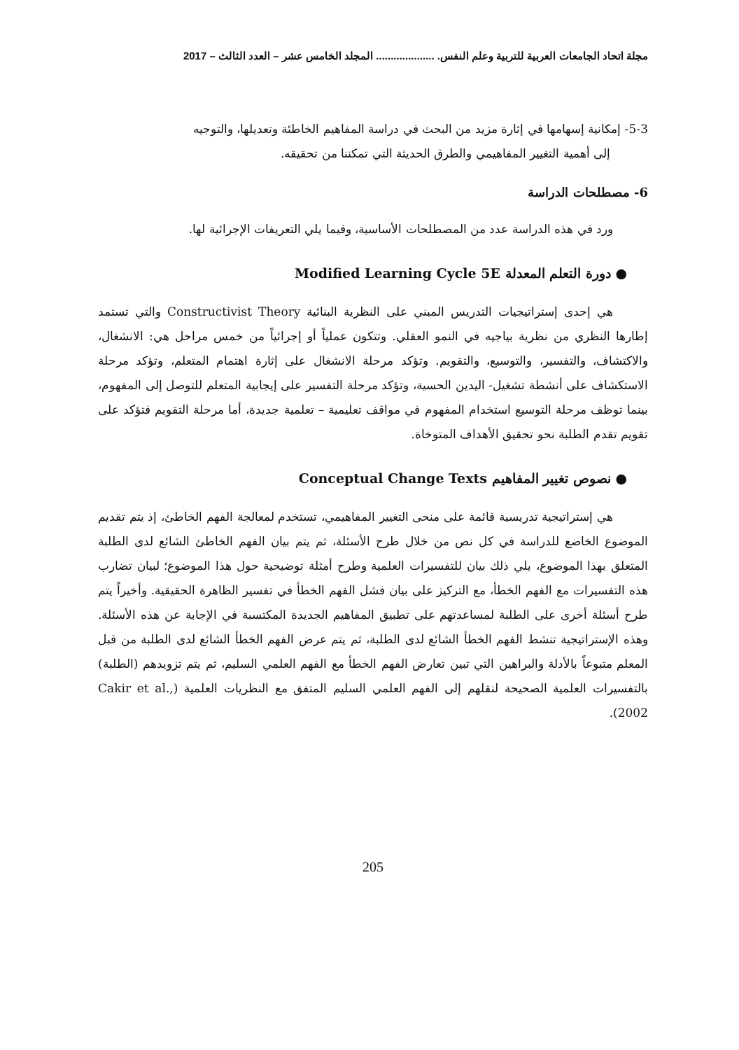مجلة اتحاد الجامعات العربية للتربية وعلم النفس. .................... المجلد الخامس عشر – العدد الثالث – 2017
5-3- إمكانية إسهامها في إثارة مزيد من البحث في دراسة المفاهيم الخاطئة وتعديلها، والتوجيه
إلى أهمية التغيير المفاهيمي والطرق الحديثة التي تمكننا من تحقيقه.
6- مصطلحات الدراسة
ورد في هذه الدراسة عدد من المصطلحات الأساسية، وفيما يلي التعريفات الإجرائية لها.
● دورة التعلم المعدلة Modified Learning Cycle 5E
هي إحدى إستراتيجيات التدريس المبني على النظرية البنائية Constructivist Theory والتي تستمد إطارها النظري من نظرية بياجيه في النمو العقلي. وتتكون عملياً أو إجرائياً من خمس مراحل هي: الانشغال، والاكتشاف، والتفسير، والتوسيع، والتقويم. وتؤكد مرحلة الانشغال على إثارة اهتمام المتعلم، وتؤكد مرحلة الاستكشاف على أنشطة تشغيل- اليدين الحسية، وتؤكد مرحلة التفسير على إيجابية المتعلم للتوصل إلى المفهوم، بينما توظف مرحلة التوسيع استخدام المفهوم في مواقف تعليمية – تعلمية جديدة، أما مرحلة التقويم فتؤكد على تقويم تقدم الطلبة نحو تحقيق الأهداف المتوخاة.
● نصوص تغيير المفاهيم Conceptual Change Texts
هي إستراتيجية تدريسية قائمة على منحى التغيير المفاهيمي، تستخدم لمعالجة الفهم الخاطئ، إذ يتم تقديم الموضوع الخاضع للدراسة في كل نص من خلال طرح الأسئلة، ثم يتم بيان الفهم الخاطئ الشائع لدى الطلبة المتعلق بهذا الموضوع، يلي ذلك بيان للتفسيرات العلمية وطرح أمثلة توضيحية حول هذا الموضوع؛ لبيان تضارب هذه التفسيرات مع الفهم الخطأ، مع التركيز على بيان فشل الفهم الخطأ في تفسير الظاهرة الحقيقية. وأخيراً يتم طرح أسئلة أخرى على الطلبة لمساعدتهم على تطبيق المفاهيم الجديدة المكتسبة في الإجابة عن هذه الأسئلة. وهذه الإستراتيجية تنشط الفهم الخطأ الشائع لدى الطلبة، ثم يتم عرض الفهم الخطأ الشائع لدى الطلبة من قبل المعلم متبوعاً بالأدلة والبراهين التي تبين تعارض الفهم الخطأ مع الفهم العلمي السليم، ثم يتم تزويدهم (الطلبة) بالتفسيرات العلمية الصحيحة لنقلهم إلى الفهم العلمي السليم المتفق مع النظريات العلمية (Cakir et al., 2002).
205